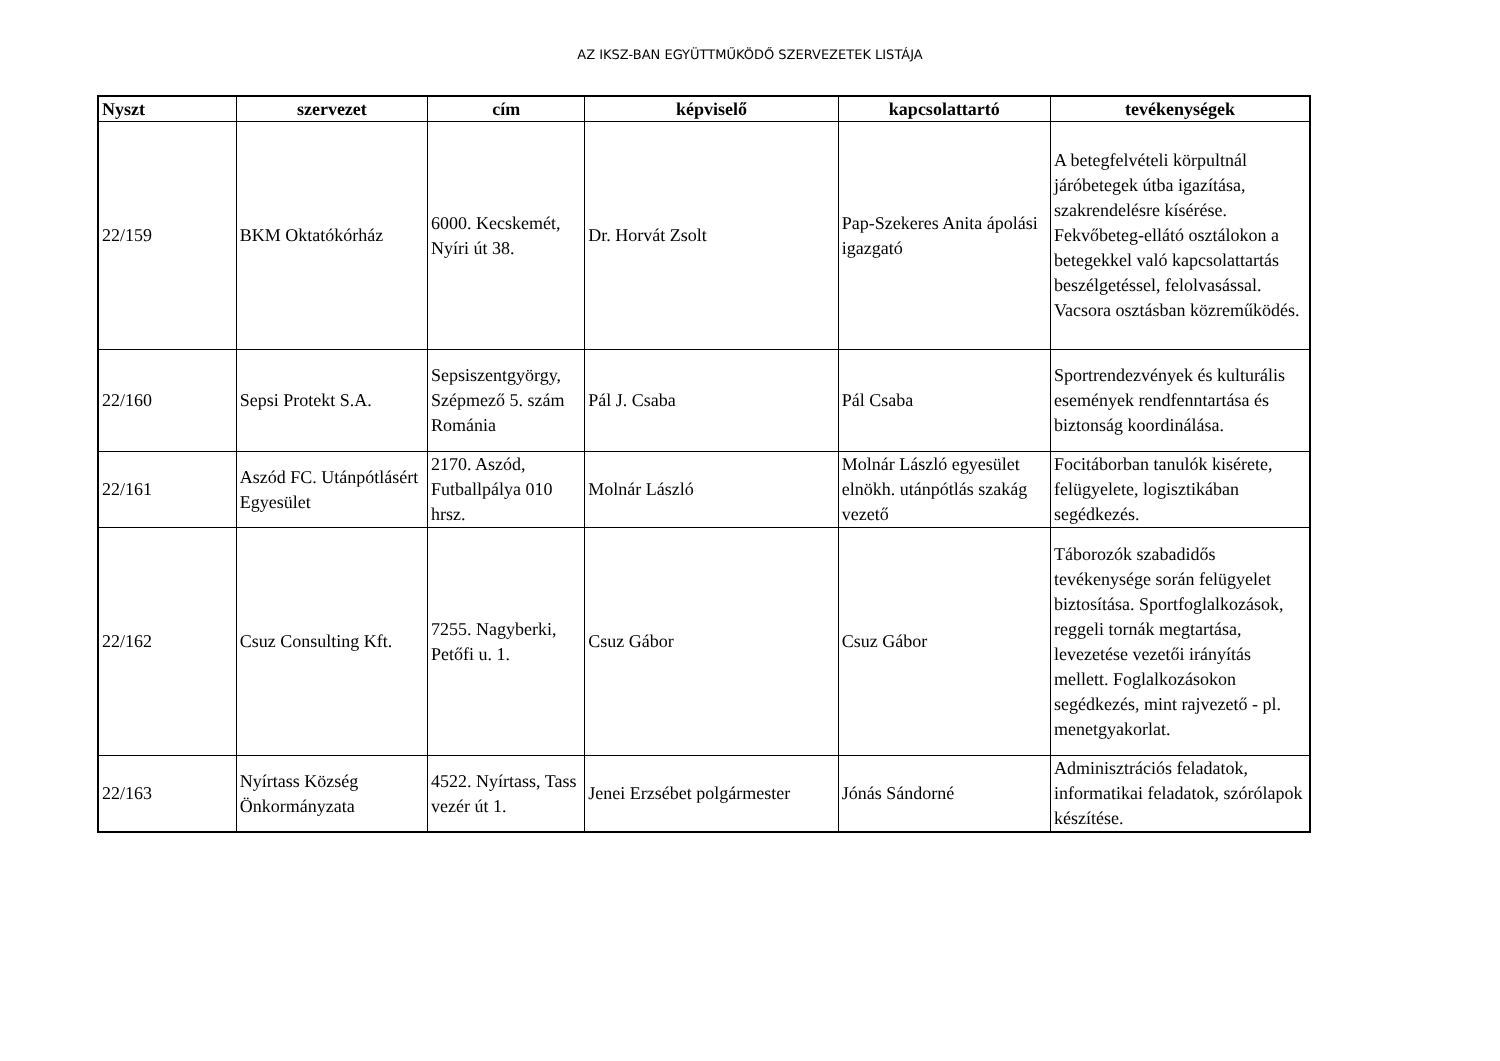AZ IKSZ-BAN EGYÜTTMŰKÖDŐ SZERVEZETEK LISTÁJA
| Nyszt | szervezet | cím | képviselő | kapcsolattartó | tevékenységek |
| --- | --- | --- | --- | --- | --- |
| 22/159 | BKM Oktatókórház | 6000. Kecskemét, Nyíri út 38. | Dr. Horvát Zsolt | Pap-Szekeres Anita ápolási igazgató | A betegfelvételi körpultnál járóbetegek útba igazítása, szakrendelésre kísérése. Fekvőbeteg-ellátó osztálokon a betegekkel való kapcsolattartás beszélgetéssel, felolvasással. Vacsora osztásban közreműködés. |
| 22/160 | Sepsi Protekt S.A. | Sepsiszentgyörgy, Szépmező 5. szám Románia | Pál J. Csaba | Pál Csaba | Sportrendezvények és kulturális események rendfenntartása és biztonság koordinálása. |
| 22/161 | Aszód FC. Utánpótlásért Egyesület | 2170. Aszód, Futballpálya 010 hrsz. | Molnár László | Molnár László egyesület elnökh. utánpótlás szakág vezető | Focitáborban tanulók kisérete, felügyelete, logisztikában segédkezés. |
| 22/162 | Csuz Consulting Kft. | 7255. Nagyberki, Petőfi u. 1. | Csuz Gábor | Csuz Gábor | Táborozók szabadidős tevékenysége során felügyelet biztosítása. Sportfoglalkozások, reggeli tornák megtartása, levezetése vezetői irányítás mellett. Foglalkozásokon segédkezés, mint rajvezető - pl. menetgyakorlat. |
| 22/163 | Nyírtass Község Önkormányzata | 4522. Nyírtass, Tass vezér út 1. | Jenei Erzsébet polgármester | Jónás Sándorné | Adminisztrációs feladatok, informatikai feladatok, szórólapok készítése. |